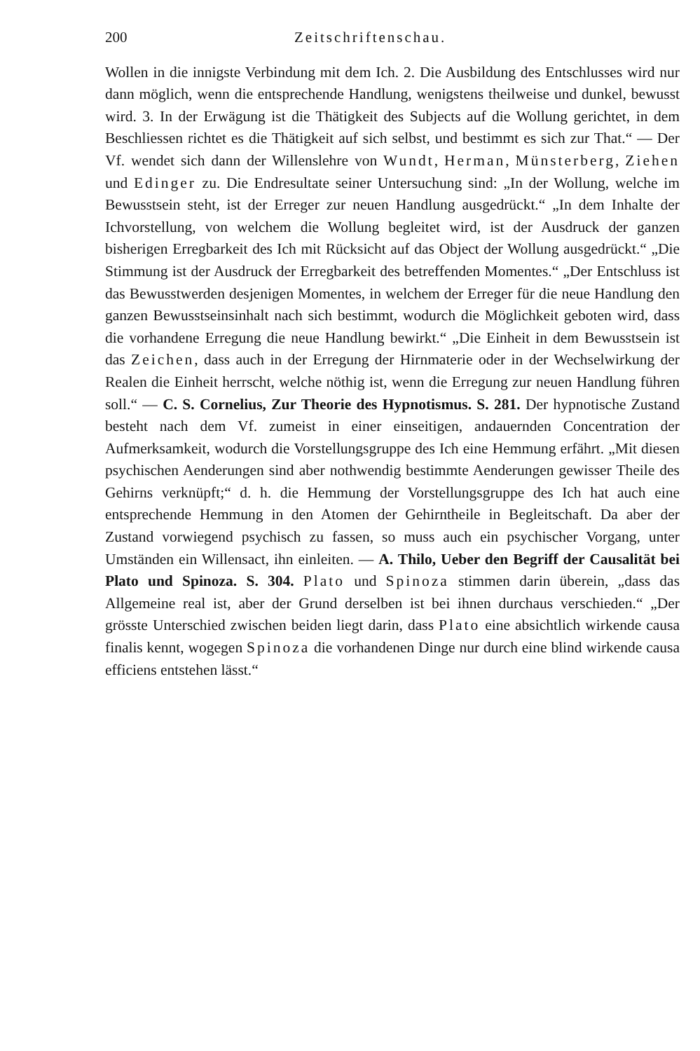200 Zeitschriftenschau.
Wollen in die innigste Verbindung mit dem Ich. 2. Die Ausbildung des Entschlusses wird nur dann möglich, wenn die entsprechende Handlung, wenigstens theilweise und dunkel, bewusst wird. 3. In der Erwägung ist die Thätigkeit des Subjects auf die Wollung gerichtet, in dem Beschliessen richtet es die Thätigkeit auf sich selbst, und bestimmt es sich zur That.“ — Der Vf. wendet sich dann der Willenslehre von Wundt, Herman, Münsterberg, Ziehen und Edinger zu. Die Endresultate seiner Untersuchung sind: „In der Wollung, welche im Bewusstsein steht, ist der Erreger zur neuen Handlung ausgedrückt.“ „In dem Inhalte der Ichvorstellung, von welchem die Wollung begleitet wird, ist der Ausdruck der ganzen bisherigen Erregbarkeit des Ich mit Rücksicht auf das Object der Wollung ausgedrückt.“ „Die Stimmung ist der Ausdruck der Erregbarkeit des betreffenden Momentes.“ „Der Entschluss ist das Bewusstwerden desjenigen Momentes, in welchem der Erreger für die neue Handlung den ganzen Bewusstseinsinhalt nach sich bestimmt, wodurch die Möglichkeit geboten wird, dass die vorhandene Erregung die neue Handlung bewirkt.“ „Die Einheit in dem Bewusstsein ist das Zeichen, dass auch in der Erregung der Hirnmaterie oder in der Wechselwirkung der Realen die Einheit herrscht, welche nöthig ist, wenn die Erregung zur neuen Handlung führen soll.“ — C. S. Cornelius, Zur Theorie des Hypnotismus. S. 281. Der hypnotische Zustand besteht nach dem Vf. zumeist in einer einseitigen, andauernden Concentration der Aufmerksamkeit, wodurch die Vorstellungsgruppe des Ich eine Hemmung erfährt. „Mit diesen psychischen Aenderungen sind aber nothwendig bestimmte Aenderungen gewisser Theile des Gehirns verknüpft;“ d. h. die Hemmung der Vorstellungsgruppe des Ich hat auch eine entsprechende Hemmung in den Atomen der Gehirntheile in Begleitschaft. Da aber der Zustand vorwiegend psychisch zu fassen, so muss auch ein psychischer Vorgang, unter Umständen ein Willensact, ihn einleiten. — A. Thilo, Ueber den Begriff der Causalität bei Plato und Spinoza. S. 304. Plato und Spinoza stimmen darin überein, „dass das Allgemeine real ist, aber der Grund derselben ist bei ihnen durchaus verschieden.“ „Der grösste Unterschied zwischen beiden liegt darin, dass Plato eine absichtlich wirkende causa finalis kennt, wogegen Spinoza die vorhandenen Dinge nur durch eine blind wirkende causa efficiens entstehen lässt.“